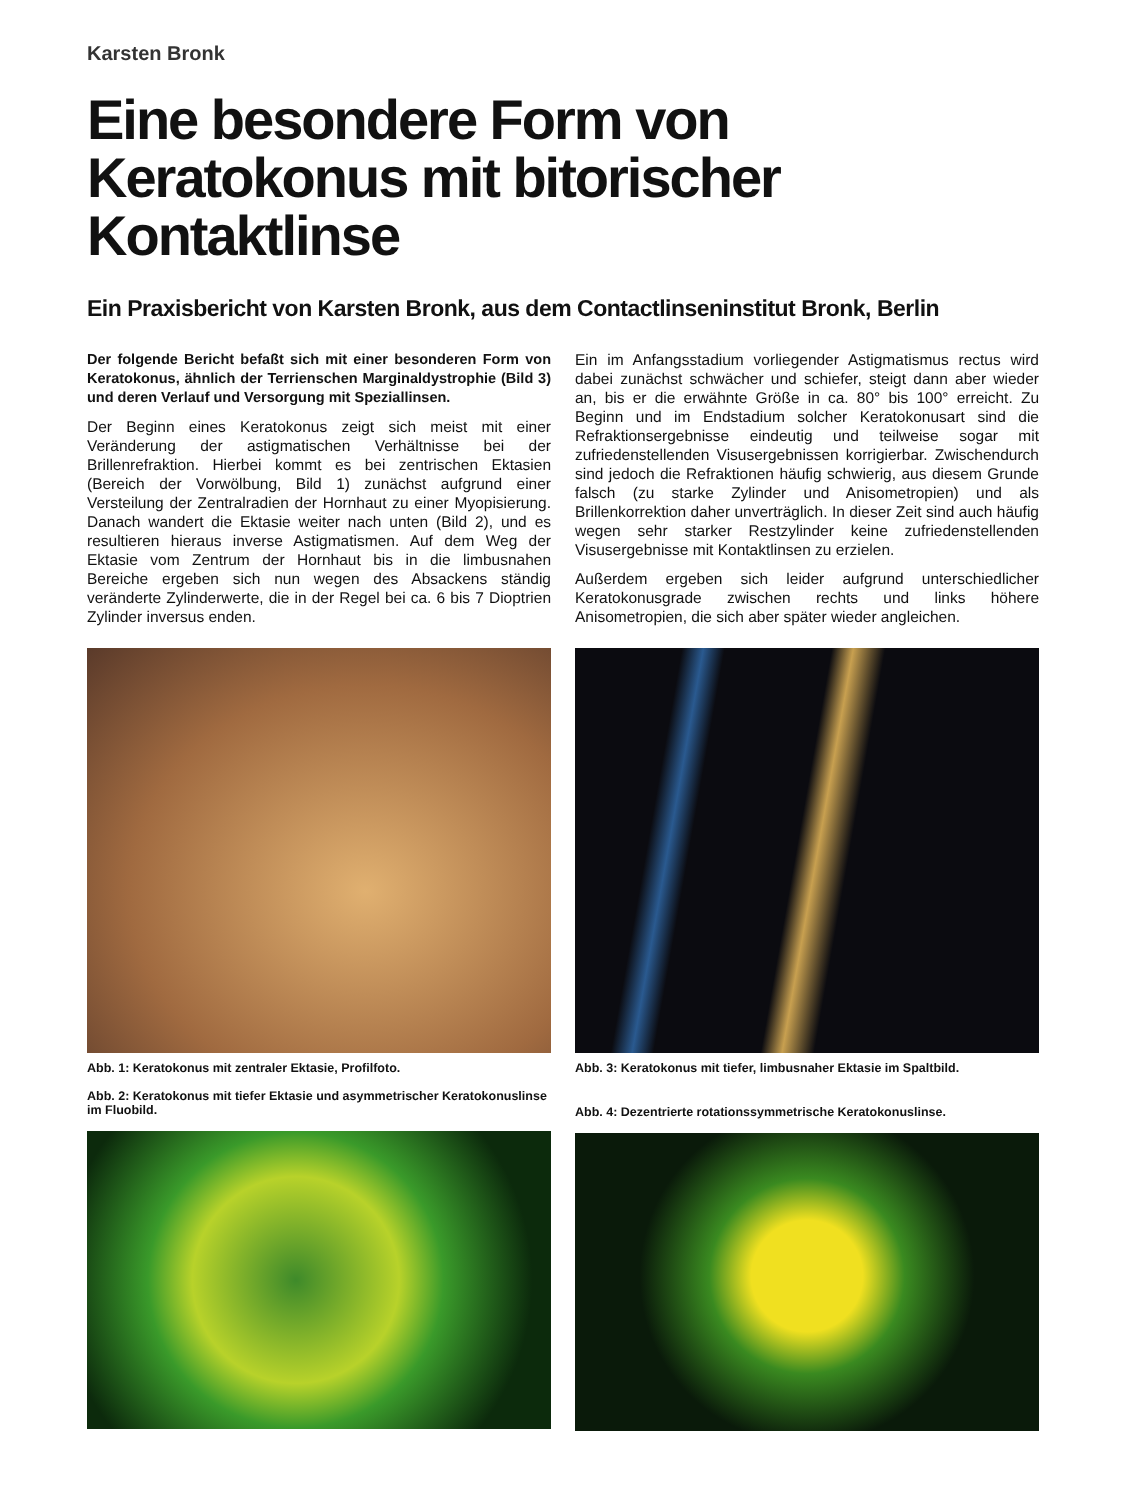Karsten Bronk
Eine besondere Form von Keratokonus mit bitorischer Kontaktlinse
Ein Praxisbericht von Karsten Bronk, aus dem Contactlinseninstitut Bronk, Berlin
Der folgende Bericht befaßt sich mit einer besonderen Form von Keratokonus, ähnlich der Terrienschen Marginaldystrophie (Bild 3) und deren Verlauf und Versorgung mit Speziallinsen.
Der Beginn eines Keratokonus zeigt sich meist mit einer Veränderung der astigmatischen Verhältnisse bei der Brillenrefraktion. Hierbei kommt es bei zentrischen Ektasien (Bereich der Vorwölbung, Bild 1) zunächst aufgrund einer Versteilung der Zentralradien der Hornhaut zu einer Myopisierung. Danach wandert die Ektasie weiter nach unten (Bild 2), und es resultieren hieraus inverse Astigmatismen. Auf dem Weg der Ektasie vom Zentrum der Hornhaut bis in die limbusnahen Bereiche ergeben sich nun wegen des Absackens ständig veränderte Zylinderwerte, die in der Regel bei ca. 6 bis 7 Dioptrien Zylinder inversus enden.
Ein im Anfangsstadium vorliegender Astigmatismus rectus wird dabei zunächst schwächer und schiefer, steigt dann aber wieder an, bis er die erwähnte Größe in ca. 80° bis 100° erreicht. Zu Beginn und im Endstadium solcher Keratokonusart sind die Refraktionsergebnisse eindeutig und teilweise sogar mit zufriedenstellenden Visusergebnissen korrigierbar. Zwischendurch sind jedoch die Refraktionen häufig schwierig, aus diesem Grunde falsch (zu starke Zylinder und Anisometropien) und als Brillenkorrektion daher unverträglich. In dieser Zeit sind auch häufig wegen sehr starker Restzylinder keine zufriedenstellenden Visusergebnisse mit Kontaktlinsen zu erzielen.
Außerdem ergeben sich leider aufgrund unterschiedlicher Keratokonusgrade zwischen rechts und links höhere Anisometropien, die sich aber später wieder angleichen.
Abb. 1: Keratokonus mit zentraler Ektasie, Profilfoto.
Abb. 2: Keratokonus mit tiefer Ektasie und asymmetrischer Keratokonuslinse im Fluobild.
Abb. 3: Keratokonus mit tiefer, limbusnaher Ektasie im Spaltbild.
Abb. 4: Dezentrierte rotationssymmetrische Keratokonuslinse.